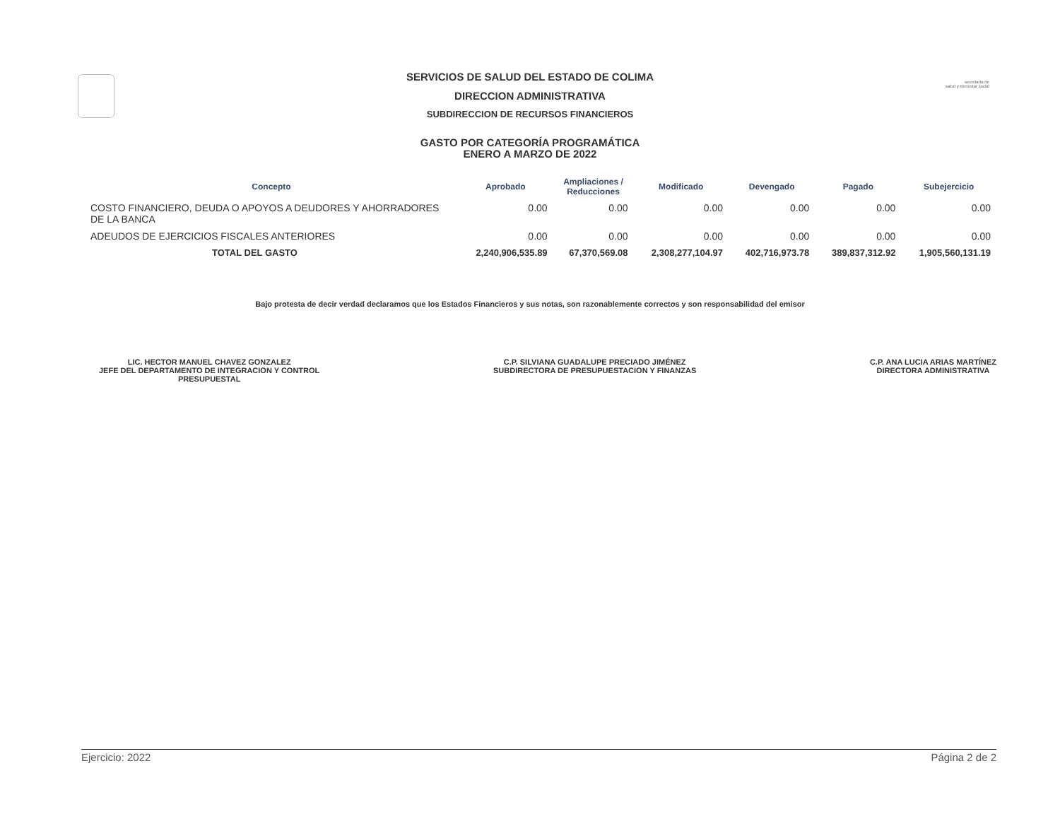secretaría de
salud y bienestar social
SERVICIOS DE SALUD DEL ESTADO DE COLIMA
DIRECCION ADMINISTRATIVA
SUBDIRECCION DE RECURSOS FINANCIEROS
GASTO POR CATEGORÍA PROGRAMÁTICA
ENERO A MARZO DE 2022
| Concepto | Aprobado | Ampliaciones / Reducciones | Modificado | Devengado | Pagado | Subejercicio |
| --- | --- | --- | --- | --- | --- | --- |
| COSTO FINANCIERO, DEUDA O APOYOS A DEUDORES Y AHORRADORES DE LA BANCA | 0.00 | 0.00 | 0.00 | 0.00 | 0.00 | 0.00 |
| ADEUDOS DE EJERCICIOS FISCALES ANTERIORES | 0.00 | 0.00 | 0.00 | 0.00 | 0.00 | 0.00 |
| TOTAL DEL GASTO | 2,240,906,535.89 | 67,370,569.08 | 2,308,277,104.97 | 402,716,973.78 | 389,837,312.92 | 1,905,560,131.19 |
Bajo protesta de decir verdad declaramos que los Estados Financieros y sus notas, son razonablemente correctos y son responsabilidad del emisor
LIC. HECTOR MANUEL CHAVEZ GONZALEZ
JEFE DEL DEPARTAMENTO DE INTEGRACION Y CONTROL
PRESUPUESTAL
C.P. SILVIANA GUADALUPE PRECIADO JIMÉNEZ
SUBDIRECTORA DE PRESUPUESTACION Y FINANZAS
C.P. ANA LUCIA ARIAS MARTÍNEZ
DIRECTORA ADMINISTRATIVA
Ejercicio: 2022 Página 2 de 2